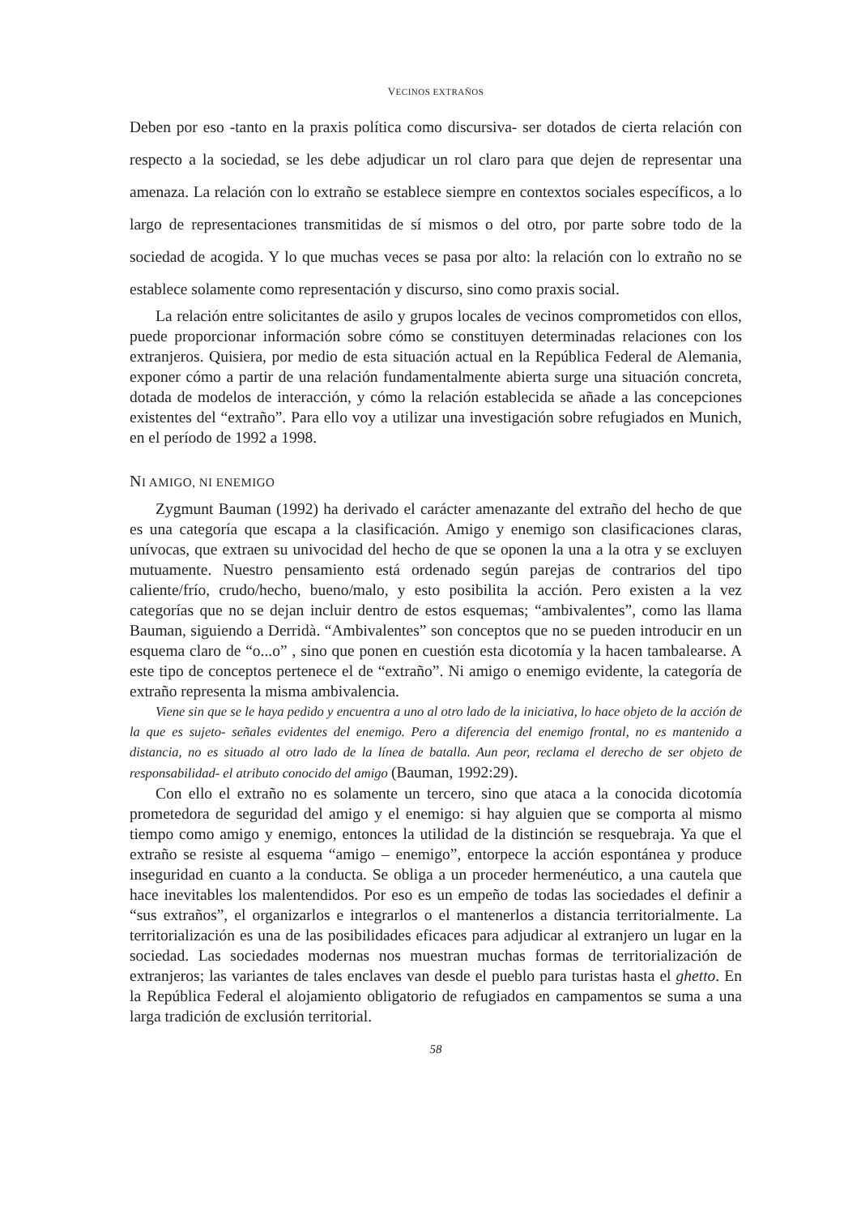VECINOS EXTRAÑOS
Deben por eso -tanto en la praxis política como discursiva- ser dotados de cierta relación con respecto a la sociedad, se les debe adjudicar un rol claro para que dejen de representar una amenaza. La relación con lo extraño se establece siempre en contextos sociales específicos, a lo largo de representaciones transmitidas de sí mismos o del otro, por parte sobre todo de la sociedad de acogida. Y lo que muchas veces se pasa por alto: la relación con lo extraño no se establece solamente como representación y discurso, sino como praxis social.
La relación entre solicitantes de asilo y grupos locales de vecinos comprometidos con ellos, puede proporcionar información sobre cómo se constituyen determinadas relaciones con los extranjeros. Quisiera, por medio de esta situación actual en la República Federal de Alemania, exponer cómo a partir de una relación fundamentalmente abierta surge una situación concreta, dotada de modelos de interacción, y cómo la relación establecida se añade a las concepciones existentes del “extraño”. Para ello voy a utilizar una investigación sobre refugiados en Munich, en el período de 1992 a 1998.
NI AMIGO, NI ENEMIGO
Zygmunt Bauman (1992) ha derivado el carácter amenazante del extraño del hecho de que es una categoría que escapa a la clasificación. Amigo y enemigo son clasificaciones claras, unívocas, que extraen su univocidad del hecho de que se oponen la una a la otra y se excluyen mutuamente. Nuestro pensamiento está ordenado según parejas de contrarios del tipo caliente/frío, crudo/hecho, bueno/malo, y esto posibilita la acción. Pero existen a la vez categorías que no se dejan incluir dentro de estos esquemas; “ambivalentes”, como las llama Bauman, siguiendo a Derridà. “Ambivalentes” son conceptos que no se pueden introducir en un esquema claro de “o...o” , sino que ponen en cuestión esta dicotomía y la hacen tambalearse. A este tipo de conceptos pertenece el de “extraño”. Ni amigo o enemigo evidente, la categoría de extraño representa la misma ambivalencia.
Viene sin que se le haya pedido y encuentra a uno al otro lado de la iniciativa, lo hace objeto de la acción de la que es sujeto- señales evidentes del enemigo. Pero a diferencia del enemigo frontal, no es mantenido a distancia, no es situado al otro lado de la línea de batalla. Aun peor, reclama el derecho de ser objeto de responsabilidad- el atributo conocido del amigo (Bauman, 1992:29).
Con ello el extraño no es solamente un tercero, sino que ataca a la conocida dicotomía prometedora de seguridad del amigo y el enemigo: si hay alguien que se comporta al mismo tiempo como amigo y enemigo, entonces la utilidad de la distinción se resquebraja. Ya que el extraño se resiste al esquema “amigo – enemigo”, entorpece la acción espontánea y produce inseguridad en cuanto a la conducta. Se obliga a un proceder hermenéutico, a una cautela que hace inevitables los malentendidos. Por eso es un empeño de todas las sociedades el definir a “sus extraños”, el organizarlos e integrarlos o el mantenerlos a distancia territorialmente. La territorialización es una de las posibilidades eficaces para adjudicar al extranjero un lugar en la sociedad. Las sociedades modernas nos muestran muchas formas de territorialización de extranjeros; las variantes de tales enclaves van desde el pueblo para turistas hasta el ghetto. En la República Federal el alojamiento obligatorio de refugiados en campamentos se suma a una larga tradición de exclusión territorial.
58